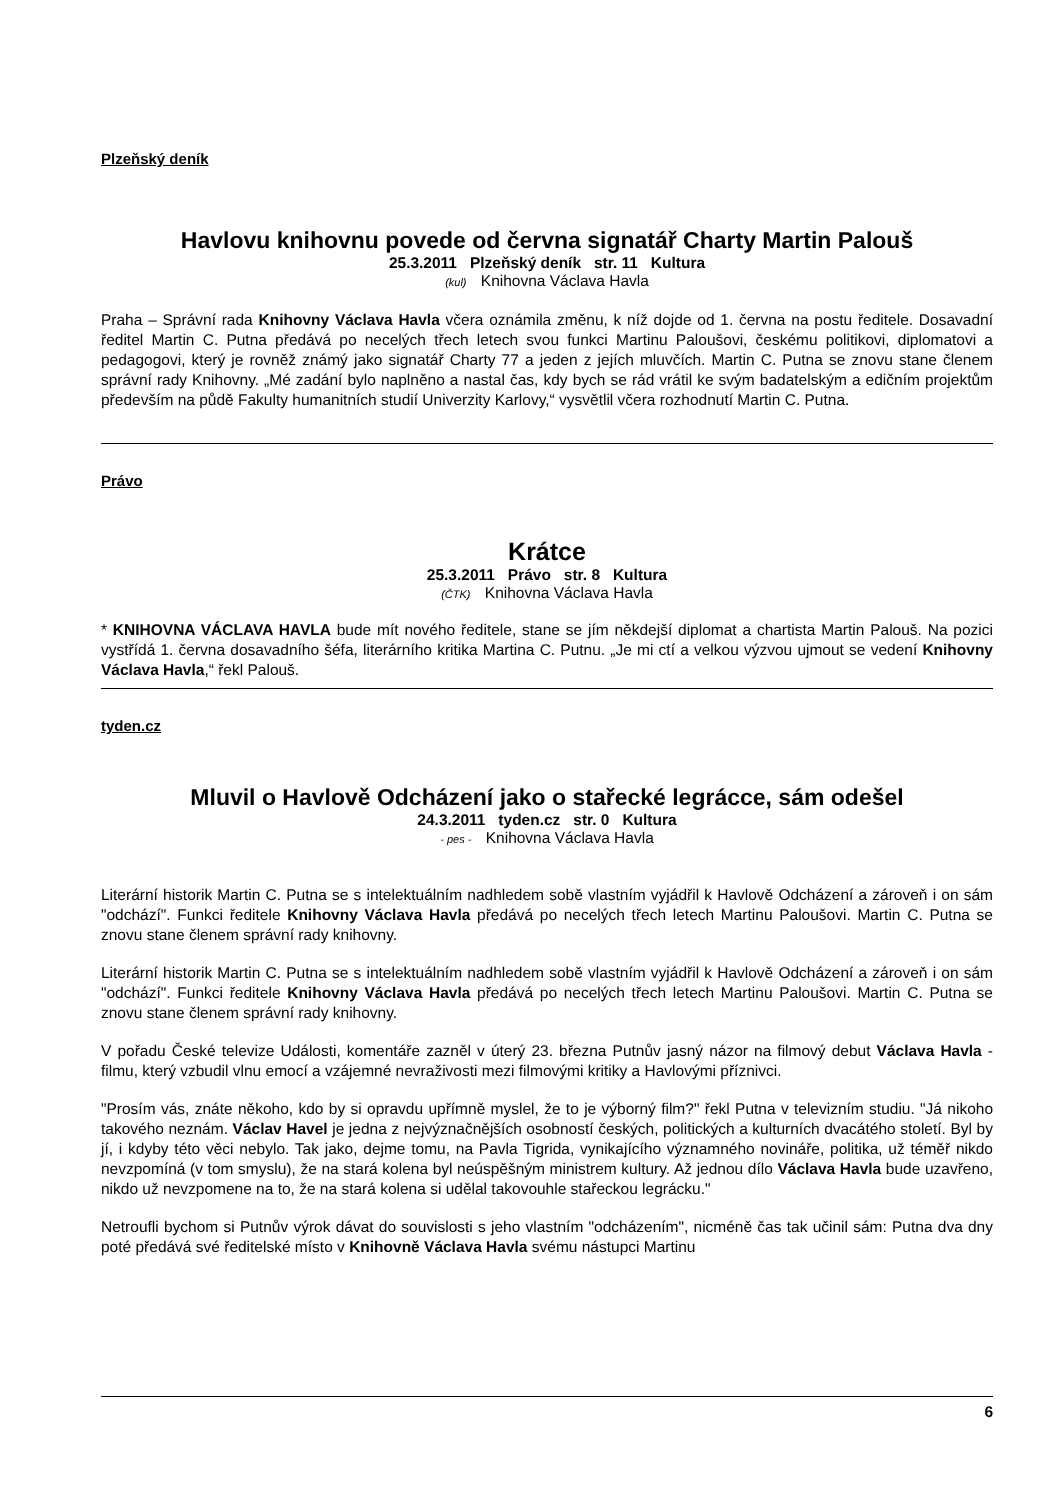Plzeňský deník
Havlovu knihovnu povede od června signatář Charty Martin Palouš
25.3.2011 Plzeňský deník str. 11 Kultura
(kul) Knihovna Václava Havla
Praha – Správní rada Knihovny Václava Havla včera oznámila změnu, k níž dojde od 1. června na postu ředitele. Dosavadní ředitel Martin C. Putna předává po necelých třech letech svou funkci Martinu Paloušovi, českému politikovi, diplomatovi a pedagogovi, který je rovněž známý jako signatář Charty 77 a jeden z jejích mluvčích. Martin C. Putna se znovu stane členem správní rady Knihovny. „Mé zadání bylo naplněno a nastal čas, kdy bych se rád vrátil ke svým badatelským a edičním projektům především na půdě Fakulty humanitních studií Univerzity Karlovy,“ vysvětlil včera rozhodnutí Martin C. Putna.
Právo
Krátce
25.3.2011 Právo str. 8 Kultura
(ČTK) Knihovna Václava Havla
* KNIHOVNA VÁCLAVA HAVLA bude mít nového ředitele, stane se jím někdejší diplomat a chartista Martin Palouš. Na pozici vystřídá 1. června dosavadního šéfa, literárního kritika Martina C. Putnu. „Je mi ctí a velkou výzvou ujmout se vedení Knihovny Václava Havla,“ řekl Palouš.
tyden.cz
Mluvil o Havlově Odcházení jako o stařecké legrácce, sám odešel
24.3.2011 tyden.cz str. 0 Kultura
- pes - Knihovna Václava Havla
Literární historik Martin C. Putna se s intelektuálním nadhledem sobě vlastním vyjádřil k Havlově Odcházení a zároveň i on sám "odchází". Funkci ředitele Knihovny Václava Havla předává po necelých třech letech Martinu Paloušovi. Martin C. Putna se znovu stane členem správní rady knihovny.
Literární historik Martin C. Putna se s intelektuálním nadhledem sobě vlastním vyjádřil k Havlově Odcházení a zároveň i on sám "odchází". Funkci ředitele Knihovny Václava Havla předává po necelých třech letech Martinu Paloušovi. Martin C. Putna se znovu stane členem správní rady knihovny.
V pořadu České televize Události, komentáře zazněl v úterý 23. března Putnův jasný názor na filmový debut Václava Havla - filmu, který vzbudil vlnu emocí a vzájemné nevraživosti mezi filmovými kritiky a Havlovými příznivci.
"Prosím vás, znáte někoho, kdo by si opravdu upřímně myslel, že to je výborný film?" řekl Putna v televizním studiu. "Já nikoho takového neznám. Václav Havel je jedna z nejvýznačnějších osobností českých, politických a kulturních dvacátého století. Byl by jí, i kdyby této věci nebylo. Tak jako, dejme tomu, na Pavla Tigrida, vynikajícího významného novináře, politika, už téměř nikdo nevzpomíná (v tom smyslu), že na stará kolena byl neúspěšným ministrem kultury. Až jednou dílo Václava Havla bude uzavřeno, nikdo už nevzpomene na to, že na stará kolena si udělal takovouhle stařeckou legrácku."
Netroufli bychom si Putnův výrok dávat do souvislosti s jeho vlastním "odcházením", nicméně čas tak učinil sám: Putna dva dny poté předává své ředitelské místo v Knihovně Václava Havla svému nástupci Martinu
6